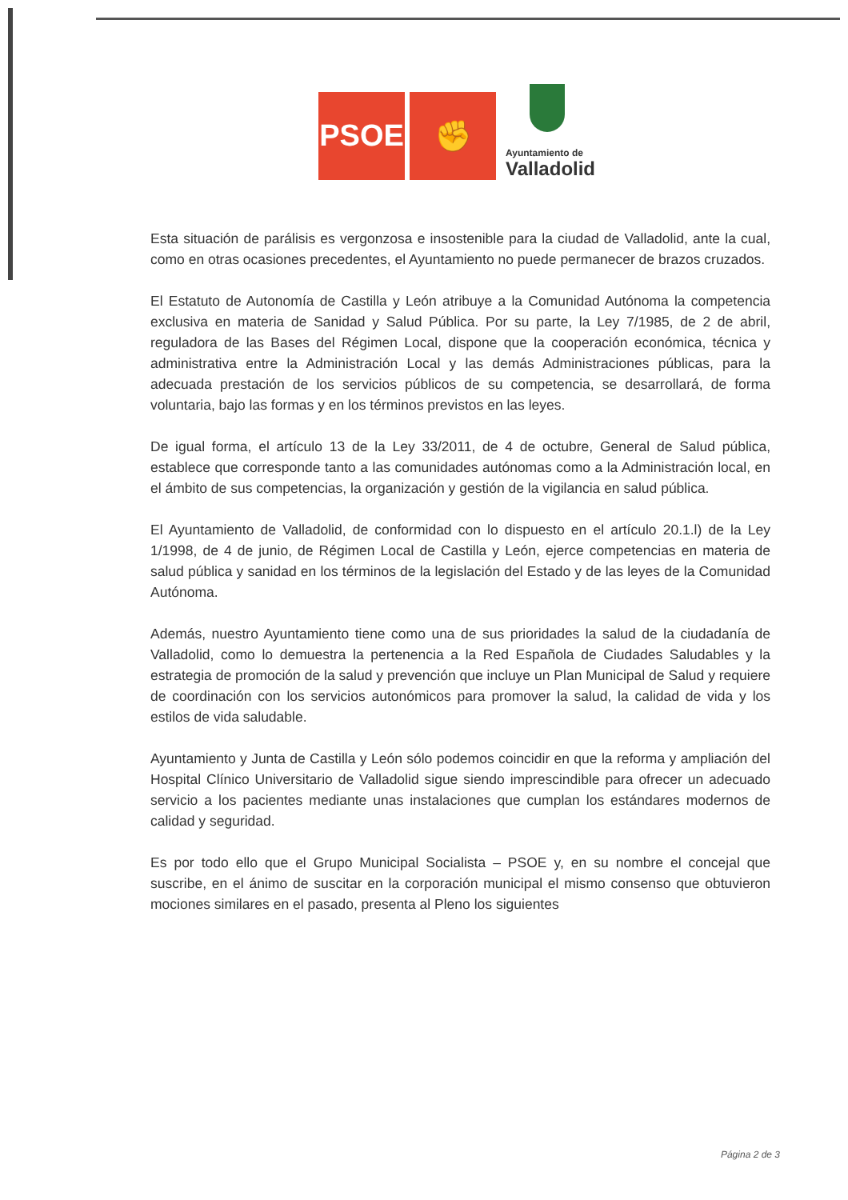PSOE
✊
Ayuntamiento de
Valladolid
Esta situación de parálisis es vergonzosa e insostenible para la ciudad de Valladolid, ante la cual, como en otras ocasiones precedentes, el Ayuntamiento no puede permanecer de brazos cruzados.
El Estatuto de Autonomía de Castilla y León atribuye a la Comunidad Autónoma la competencia exclusiva en materia de Sanidad y Salud Pública. Por su parte, la Ley 7/1985, de 2 de abril, reguladora de las Bases del Régimen Local, dispone que la cooperación económica, técnica y administrativa entre la Administración Local y las demás Administraciones públicas, para la adecuada prestación de los servicios públicos de su competencia, se desarrollará, de forma voluntaria, bajo las formas y en los términos previstos en las leyes.
De igual forma, el artículo 13 de la Ley 33/2011, de 4 de octubre, General de Salud pública, establece que corresponde tanto a las comunidades autónomas como a la Administración local, en el ámbito de sus competencias, la organización y gestión de la vigilancia en salud pública.
El Ayuntamiento de Valladolid, de conformidad con lo dispuesto en el artículo 20.1.l) de la Ley 1/1998, de 4 de junio, de Régimen Local de Castilla y León, ejerce competencias en materia de salud pública y sanidad en los términos de la legislación del Estado y de las leyes de la Comunidad Autónoma.
Además, nuestro Ayuntamiento tiene como una de sus prioridades la salud de la ciudadanía de Valladolid, como lo demuestra la pertenencia a la Red Española de Ciudades Saludables y la estrategia de promoción de la salud y prevención que incluye un Plan Municipal de Salud y requiere de coordinación con los servicios autonómicos para promover la salud, la calidad de vida y los estilos de vida saludable.
Ayuntamiento y Junta de Castilla y León sólo podemos coincidir en que la reforma y ampliación del Hospital Clínico Universitario de Valladolid sigue siendo imprescindible para ofrecer un adecuado servicio a los pacientes mediante unas instalaciones que cumplan los estándares modernos de calidad y seguridad.
Es por todo ello que el Grupo Municipal Socialista – PSOE y, en su nombre el concejal que suscribe, en el ánimo de suscitar en la corporación municipal el mismo consenso que obtuvieron mociones similares en el pasado, presenta al Pleno los siguientes
Página 2 de 3